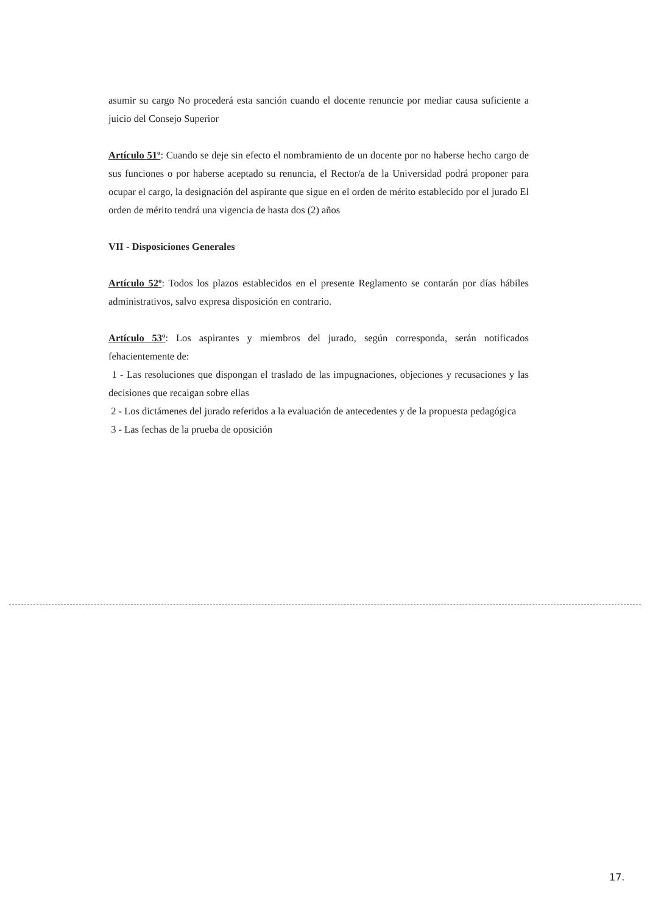asumir su cargo No procederá esta sanción cuando el docente renuncie por mediar causa suficiente a juicio del Consejo Superior
Artículo 51º: Cuando se deje sin efecto el nombramiento de un docente por no haberse hecho cargo de sus funciones o por haberse aceptado su renuncia, el Rector/a de la Universidad podrá proponer para ocupar el cargo, la designación del aspirante que sigue en el orden de mérito establecido por el jurado El orden de mérito tendrá una vigencia de hasta dos (2) años
VII - Disposiciones Generales
Artículo 52º: Todos los plazos establecidos en el presente Reglamento se contarán por días hábiles administrativos, salvo expresa disposición en contrario.
Artículo 53º: Los aspirantes y miembros del jurado, según corresponda, serán notificados fehacientemente de:
1 - Las resoluciones que dispongan el traslado de las impugnaciones, objeciones y recusaciones y las decisiones que recaigan sobre ellas
2 - Los dictámenes del jurado referidos a la evaluación de antecedentes y de la propuesta pedagógica
3 - Las fechas de la prueba de oposición
17.